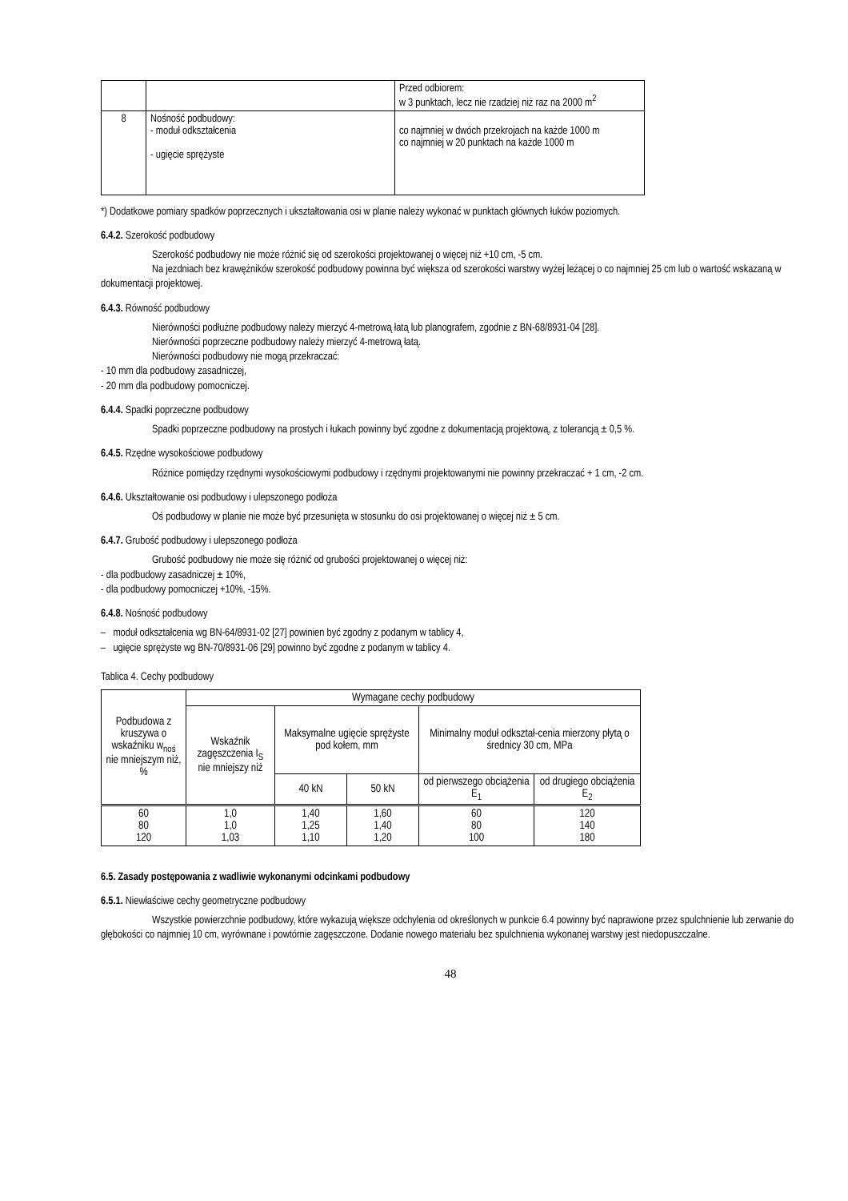| | | Przed odbiorem: w 3 punktach, lecz nie rzadziej niż raz na 2000 m<sup>2</sup> |
| 8 | Nośność podbudowy: - moduł odkształcenia - ugięcie sprężyste | co najmniej w dwóch przekrojach na każde 1000 m co najmniej w 20 punktach na każde 1000 m |
*) Dodatkowe pomiary spadków poprzecznych i ukształtowania osi w planie należy wykonać w punktach głównych łuków poziomych.
6.4.2. Szerokość podbudowy
Szerokość podbudowy nie może różnić się od szerokości projektowanej o więcej niż +10 cm, -5 cm.
Na jezdniach bez krawężników szerokość podbudowy powinna być większa od szerokości warstwy wyżej leżącej o co najmniej 25 cm lub o wartość wskazaną w dokumentacji projektowej.
6.4.3. Równość podbudowy
Nierówności podłużne podbudowy należy mierzyć 4-metrową łatą lub planografem, zgodnie z BN-68/8931-04 [28].
Nierówności poprzeczne podbudowy należy mierzyć 4-metrową łatą.
Nierówności podbudowy nie mogą przekraczać:
- 10 mm dla podbudowy zasadniczej,
- 20 mm dla podbudowy pomocniczej.
6.4.4. Spadki poprzeczne podbudowy
Spadki poprzeczne podbudowy na prostych i łukach powinny być zgodne z dokumentacją projektową, z tolerancją ± 0,5 %.
6.4.5. Rzędne wysokościowe podbudowy
Różnice pomiędzy rzędnymi wysokościowymi podbudowy i rzędnymi projektowanymi nie powinny przekraczać + 1 cm, -2 cm.
6.4.6. Ukształtowanie osi podbudowy i ulepszonego podłoża
Oś podbudowy w planie nie może być przesunięta w stosunku do osi projektowanej o więcej niż ± 5 cm.
6.4.7. Grubość podbudowy i ulepszonego podłoża
Grubość podbudowy nie może się różnić od grubości projektowanej o więcej niż:
- dla podbudowy zasadniczej ± 10%,
- dla podbudowy pomocniczej +10%, -15%.
6.4.8. Nośność podbudowy
– moduł odkształcenia wg BN-64/8931-02 [27] powinien być zgodny z podanym w tablicy 4,
– ugięcie sprężyste wg BN-70/8931-06 [29] powinno być zgodne z podanym w tablicy 4.
Tablica 4. Cechy podbudowy
| Podbudowa z kruszywa o wskaźniku w<sub>noś</sub> nie mniejszym niż, % | Wymagane cechy podbudowy | | | | |
| --- | --- | --- | --- | --- | --- |
| | Wskaźnik zagęszczenia I<sub>S</sub> nie mniejszy niż | Maksymalne ugięcie sprężyste pod kołem, mm | | Minimalny moduł odkształ-cenia mierzony płytą o średnicy 30 cm, MPa | |
| | | 40 kN | 50 kN | od pierwszego obciążenia E<sub>1</sub> | od drugiego obciążenia E<sub>2</sub> |
| 60 80 120 | 1,0 1,0 1,03 | 1,40 1,25 1,10 | 1,60 1,40 1,20 | 60 80 100 | 120 140 180 |
6.5. Zasady postępowania z wadliwie wykonanymi odcinkami podbudowy
6.5.1. Niewłaściwe cechy geometryczne podbudowy
Wszystkie powierzchnie podbudowy, które wykazują większe odchylenia od określonych w punkcie 6.4 powinny być naprawione przez spulchnienie lub zerwanie do głębokości co najmniej 10 cm, wyrównane i powtórnie zagęszczone. Dodanie nowego materiału bez spulchnienia wykonanej warstwy jest niedopuszczalne.
48